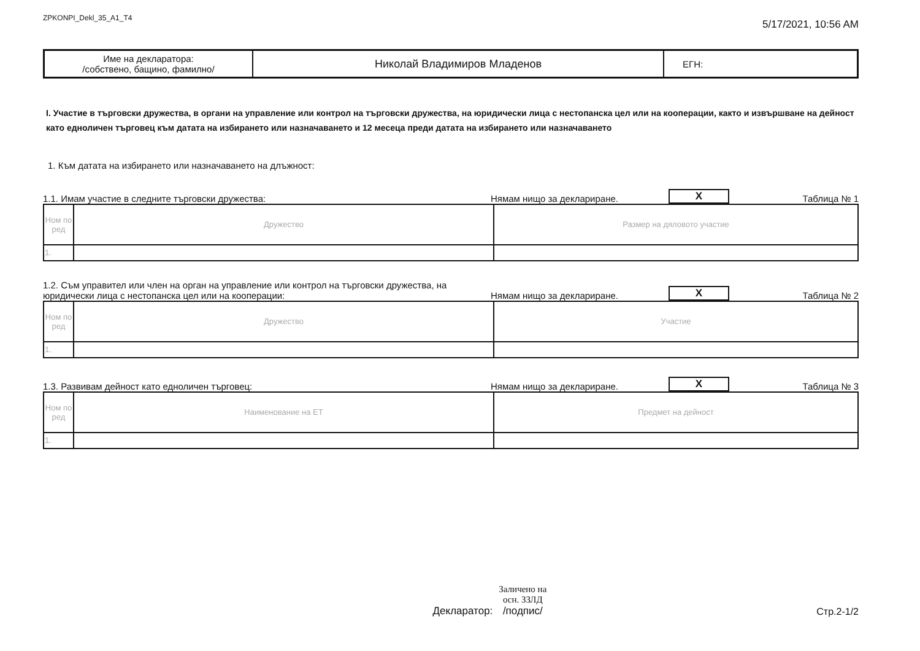ZPKONPI_Dekl_35_A1_T4 5/17/2021, 10:56 AM
| Име на декларатора: /собствено, бащино, фамилно/ | Николай Владимиров Младенов | ЕГН: |
I. Участие в търговски дружества, в органи на управление или контрол на търговски дружества, на юридически лица с нестопанска цел или на кооперации, както и извършване на дейност като едноличен търговец към датата на избирането или назначаването и 12 месеца преди датата на избирането или назначаването
1. Към датата на избирането или назначаването на длъжност:
1.1. Имам участие в следните търговски дружества:
Нямам нищо за деклариране.
X
Таблица № 1
| Ном по ред | Дружество | Размер на дяловото участие |
| 1. | | |
1.2. Съм управител или член на орган на управление или контрол на търговски дружества, на юридически лица с нестопанска цел или на кооперации:
Нямам нищо за деклариране.
X
Таблица № 2
| Ном по ред | Дружество | Участие |
| 1. | | |
1.3. Развивам дейност като едноличен търговец:
Нямам нищо за деклариране.
X
Таблица № 3
| Ном по ред | Наименование на ЕТ | Предмет на дейност |
| 1. | | |
Декларатор:
Заличено на
осн. ЗЗЛД
/подпис/
Стр.2-1/2